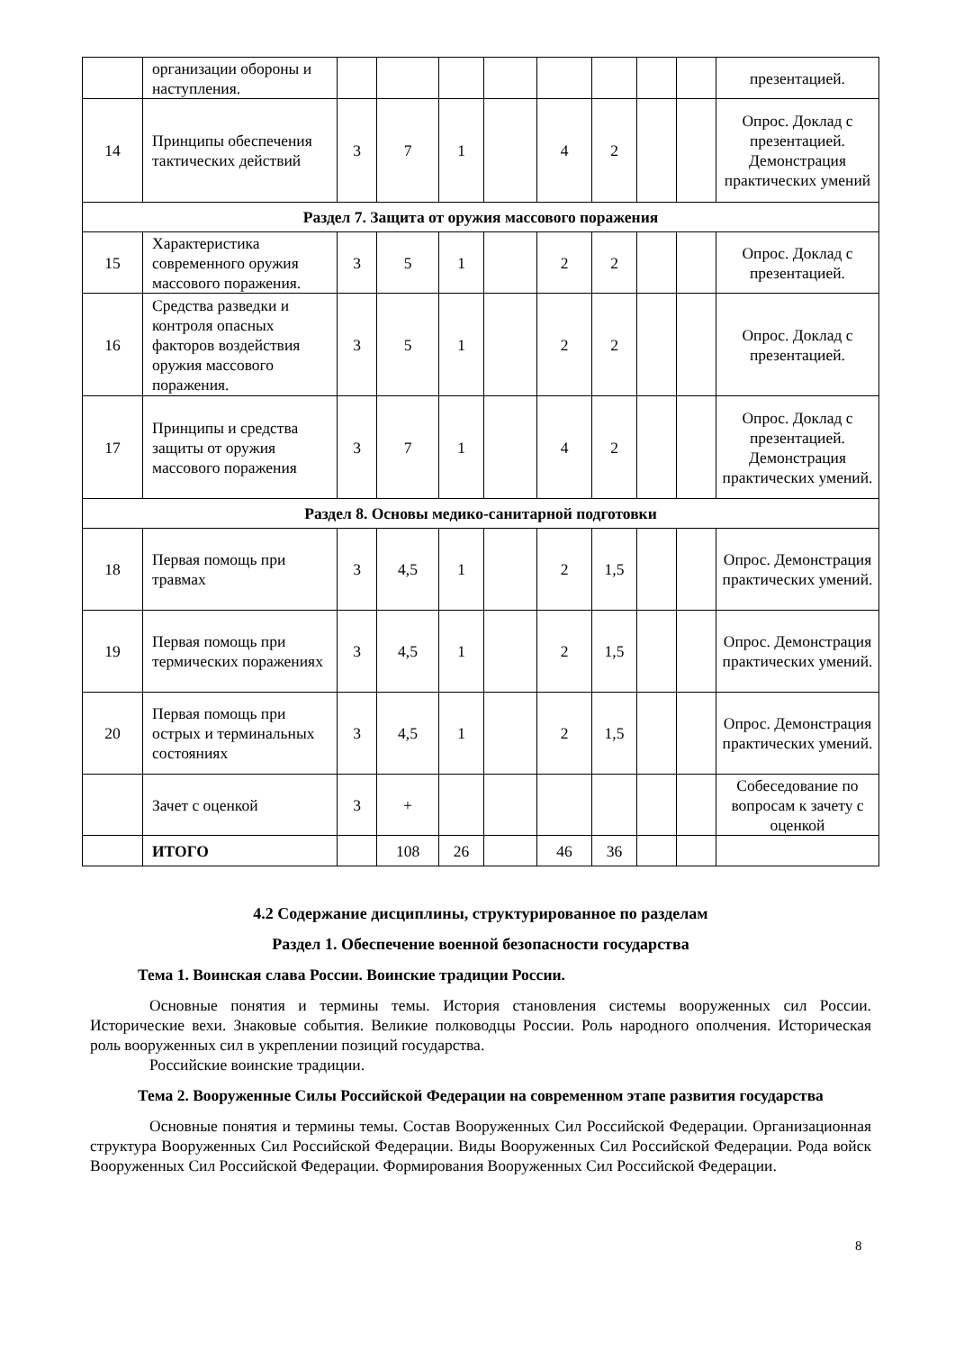| | организации обороны и наступления. | | | | | | | | | презентацией. |
| 14 | Принципы обеспечения тактических действий | 3 | 7 | 1 | | 4 | 2 | | | Опрос. Доклад с презентацией. Демонстрация практических умений |
| Раздел 7. Защита от оружия массового поражения | | | | | | | | | | |
| 15 | Характеристика современного оружия массового поражения. | 3 | 5 | 1 | | 2 | 2 | | | Опрос. Доклад с презентацией. |
| 16 | Средства разведки и контроля опасных факторов воздействия оружия массового поражения. | 3 | 5 | 1 | | 2 | 2 | | | Опрос. Доклад с презентацией. |
| 17 | Принципы и средства защиты от оружия массового поражения | 3 | 7 | 1 | | 4 | 2 | | | Опрос. Доклад с презентацией. Демонстрация практических умений. |
| Раздел 8. Основы медико-санитарной подготовки | | | | | | | | | | |
| 18 | Первая помощь при травмах | 3 | 4,5 | 1 | | 2 | 1,5 | | | Опрос. Демонстрация практических умений. |
| 19 | Первая помощь при термических поражениях | 3 | 4,5 | 1 | | 2 | 1,5 | | | Опрос. Демонстрация практических умений. |
| 20 | Первая помощь при острых и терминальных состояниях | 3 | 4,5 | 1 | | 2 | 1,5 | | | Опрос. Демонстрация практических умений. |
| | Зачет с оценкой | 3 | + | | | | | | | Собеседование по вопросам к зачету с оценкой |
| | ИТОГО | | 108 | 26 | | 46 | 36 | | | |
4.2 Содержание дисциплины, структурированное по разделам
Раздел 1. Обеспечение военной безопасности государства
Тема 1. Воинская слава России. Воинские традиции России.
Основные понятия и термины темы. История становления системы вооруженных сил России. Исторические вехи. Знаковые события. Великие полководцы России. Роль народного ополчения. Историческая роль вооруженных сил в укреплении позиций государства.
Российские воинские традиции.
Тема 2. Вооруженные Силы Российской Федерации на современном этапе развития государства
Основные понятия и термины темы. Состав Вооруженных Сил Российской Федерации. Организационная структура Вооруженных Сил Российской Федерации. Виды Вооруженных Сил Российской Федерации. Рода войск Вооруженных Сил Российской Федерации. Формирования Вооруженных Сил Российской Федерации.
8